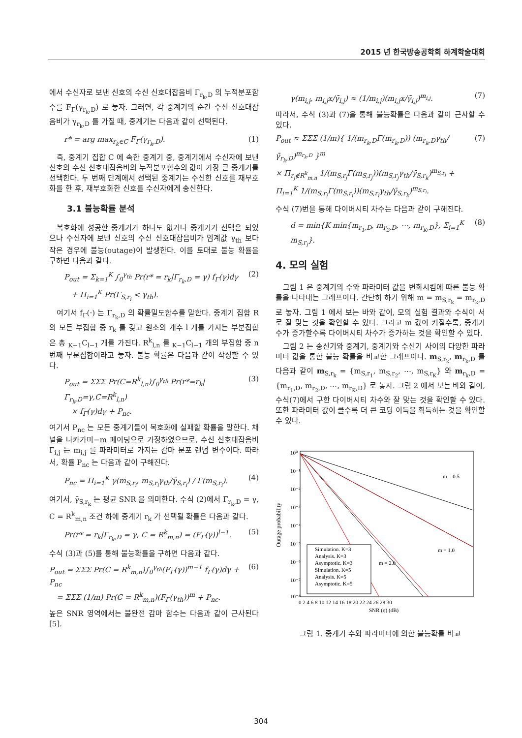2015 년 한국방송공학회 하계학술대회
에서 수신자로 보낸 신호의 수신 신호대잡음비 Γ<sub>r<sub>k</sub>,D</sub> 의 누적분포함수를 F<sub>Γ</sub>(γ<sub>r<sub>k</sub>,D</sub>) 로 놓자. 그러면, 각 중계기의 순간 수신 신호대잡음비가 γ<sub>r<sub>k</sub>,D</sub> 를 가질 때, 중계기는 다음과 같이 선택된다.
r* = arg max<sub>r<sub>k</sub>∈C</sub> F<sub>Γ</sub>(γ<sub>r<sub>k</sub>,D</sub>). (1)
 즉, 중계기 집합 C 에 속한 중계기 중, 중계기에서 수신자에 보낸 신호의 수신 신호대잡음비의 누적분포함수의 값이 가장 큰 중계기를 선택한다. 두 번째 단계에서 선택된 중계기는 수신한 신호를 재부호화를 한 후, 재부호화한 신호를 수신자에게 송신한다.
3.1 불능확률 분석
 복호화에 성공한 중계기가 하나도 없거나 중계기가 선택은 되었으나 수신자에 보낸 신호의 수신 신호대잡음비가 임계값 γ<sub>th</sub> 보다 작은 경우에 불능(outage)이 발생한다. 이를 토대로 불능 확률을 구하면 다음과 같다.
P<sub>out</sub> = Σ<sub>k=1</sub><sup>K</sup> ∫<sub>0</sub><sup>γ<sub>th</sub></sup> Pr(r* = r<sub>k</sub>|Γ<sub>r<sub>k</sub>,D</sub> = γ) f<sub>Γ</sub>(γ)dγ
 + Π<sub>i=1</sub><sup>K</sup> Pr(Γ<sub>S,r<sub>i</sub></sub> < γ<sub>th</sub>). (2)
 여기서 f<sub>Γ</sub>(·) 는 Γ<sub>r<sub>k</sub>,D</sub> 의 확률밀도함수를 말한다. 중계기 집합 R 의 모든 부집합 중 r<sub>k</sub> 를 갖고 원소의 개수 l 개를 가지는 부분집합은 총 <sub>K−1</sub>C<sub>l−1</sub> 개를 가진다. R<sup>k</sup><sub>l,n</sub> 를 <sub>K−1</sub>C<sub>l−1</sub> 개의 부집합 중 n 번째 부분집합이라고 놓자. 불능 확률은 다음과 같이 작성할 수 있다.
P<sub>out</sub> = ΣΣΣ Pr(C=R<sup>k</sup><sub>l,n</sub>)∫<sub>0</sub><sup>γ<sub>th</sub></sup> Pr(r*=r<sub>k</sub>|Γ<sub>r<sub>k</sub>,D</sub>=γ,C=R<sup>k</sup><sub>l,n</sub>)
 × f<sub>Γ</sub>(γ)dγ + P<sub>nc</sub>. (3)
여기서 P<sub>nc</sub> 는 모든 중계기들이 복호화에 실패할 확률을 말한다. 채널을 나카가미−m 페이딩으로 가정하였으므로, 수신 신호대잡음비 Γ<sub>i,j</sub> 는 m<sub>i,j</sub> 를 파라미터로 가지는 감마 분포 랜덤 변수이다. 따라서, 확률 P<sub>nc</sub> 는 다음과 같이 구해진다.
P<sub>nc</sub> = Π<sub>i=1</sub><sup>K</sup> γ(m<sub>S,r<sub>i</sub></sub>, m<sub>S,r<sub>i</sub></sub>γ<sub>th</sub>/γ̄<sub>S,r<sub>i</sub></sub>) / Γ(m<sub>S,r<sub>i</sub></sub>). (4)
여기서, γ̄<sub>S,r<sub>k</sub></sub> 는 평균 SNR 을 의미한다. 수식 (2)에서 Γ<sub>r<sub>k</sub>,D</sub> = γ, C = R<sup>k</sup><sub>m,n</sub> 조건 하에 중계기 r<sub>k</sub> 가 선택될 확률은 다음과 같다.
Pr(r* = r<sub>k</sub>|Γ<sub>r<sub>k</sub>,D</sub> = γ, C = R<sup>k</sup><sub>m,n</sub>) = (F<sub>Γ</sub>(γ))<sup>l−1</sup>. (5)
수식 (3)과 (5)를 통해 불능확률을 구하면 다음과 같다.
P<sub>out</sub> = ΣΣΣ Pr(C = R<sup>k</sup><sub>m,n</sub>)∫<sub>0</sub><sup>γ<sub>th</sub></sup>(F<sub>Γ</sub>(γ))<sup>m−1</sup> f<sub>Γ</sub>(γ)dγ + P<sub>nc</sub>
 = ΣΣΣ (1/m) Pr(C = R<sup>k</sup><sub>m,n</sub>)(F<sub>Γ</sub>(γ<sub>th</sub>))<sup>m</sup> + P<sub>nc</sub>. (6)
높은 SNR 영역에서는 불완전 감마 함수는 다음과 같이 근사된다 [5].
γ(m<sub>i,j</sub>, m<sub>i,j</sub>x/γ̄<sub>i,j</sub>) ≈ (1/m<sub>i,j</sub>)(m<sub>i,j</sub>x/γ̄<sub>i,j</sub>)<sup>m<sub>i,j</sub></sup>. (7)
따라서, 수식 (3)과 (7)을 통해 불능확률은 다음과 같이 근사할 수 있다.
P<sub>out</sub> ≈ ΣΣΣ (1/m){ 1/(m<sub>r<sub>k</sub>,D</sub>Γ(m<sub>r<sub>k</sub>,D</sub>)) (m<sub>r<sub>k</sub>,D</sub>γ<sub>th</sub>/γ̄<sub>r<sub>k</sub>,D</sub>)<sup>m<sub>r<sub>k</sub>,D</sub></sup> }<sup>m</sup>
× Π<sub>r<sub>j</sub>∉R<sup>k</sup><sub>m,n</sub></sub> 1/(m<sub>S,r<sub>j</sub></sub>Γ(m<sub>S,r<sub>j</sub></sub>))(m<sub>S,r<sub>j</sub></sub>γ<sub>th</sub>/γ̄<sub>S,r<sub>k</sub></sub>)<sup>m<sub>S,r<sub>j</sub></sub></sup> + Π<sub>i=1</sub><sup>K</sup> 1/(m<sub>S,r<sub>i</sub></sub>Γ(m<sub>S,r<sub>i</sub></sub>))(m<sub>S,r<sub>i</sub></sub>γ<sub>th</sub>/γ̄<sub>S,r<sub>k</sub></sub>)<sup>m<sub>S,r<sub>i</sub></sub></sup>. (7)
수식 (7)번을 통해 다이버시티 차수는 다음과 같이 구해진다.
d = min{K min{m<sub>r<sub>1</sub>,D</sub>, m<sub>r<sub>2</sub>,D</sub>, ⋯, m<sub>r<sub>K</sub>,D</sub>}, Σ<sub>i=1</sub><sup>K</sup> m<sub>S,r<sub>i</sub></sub>}. (8)
4. 모의 실험
 그림 1 은 중계기의 수와 파라미터 값을 변화시킴에 따른 불능 확률을 나타내는 그래프이다. 간단히 하기 위해 m = m<sub>S,r<sub>k</sub></sub> = m<sub>r<sub>k</sub>,D</sub> 로 놓자. 그림 1 에서 보는 바와 같이, 모의 실험 결과와 수식이 서로 잘 맞는 것을 확인할 수 있다. 그리고 m 값이 커질수록, 중계기 수가 증가할수록 다이버시티 차수가 증가하는 것을 확인할 수 있다.
 그림 2 는 송신기와 중계기, 중계기와 수신기 사이의 다양한 파라미터 값을 통한 불능 확률을 비교한 그래프이다. m<sub>S,r<sub>k</sub></sub>, m<sub>r<sub>k</sub>,D</sub> 를 다음과 같이 m<sub>S,r<sub>k</sub></sub> = {m<sub>S,r<sub>1</sub></sub>, m<sub>S,r<sub>2</sub></sub>, ⋯, m<sub>S,r<sub>K</sub></sub>} 와 m<sub>r<sub>k</sub>,D</sub> = {m<sub>r<sub>1</sub>,D</sub>, m<sub>r<sub>2</sub>,D</sub>, ⋯, m<sub>r<sub>K</sub>,D</sub>} 로 놓자. 그림 2 에서 보는 바와 같이, 수식(7)에서 구한 다이버시티 차수와 잘 맞는 것을 확인할 수 있다. 또한 파라미터 값이 클수록 더 큰 코딩 이득을 획득하는 것을 확인할 수 있다.
Outage probability
10⁰
10⁻¹
10⁻²
10⁻³
10⁻⁴
10⁻⁵
10⁻⁶
10⁻⁷
10⁻⁸
0 2 4 6 8 10 12 14 16 18 20 22 24 26 28 30
SNR (η) (dB)
m = 0.5
m = 1.0
m = 2.0
Simulation. K=3
Analysis. K=3
Asymptotic. K=3
Simulation. K=5
Analysis. K=5
Asymptotic. K=5
그림 1. 중계기 수와 파라미터에 의한 불능확률 비교
304